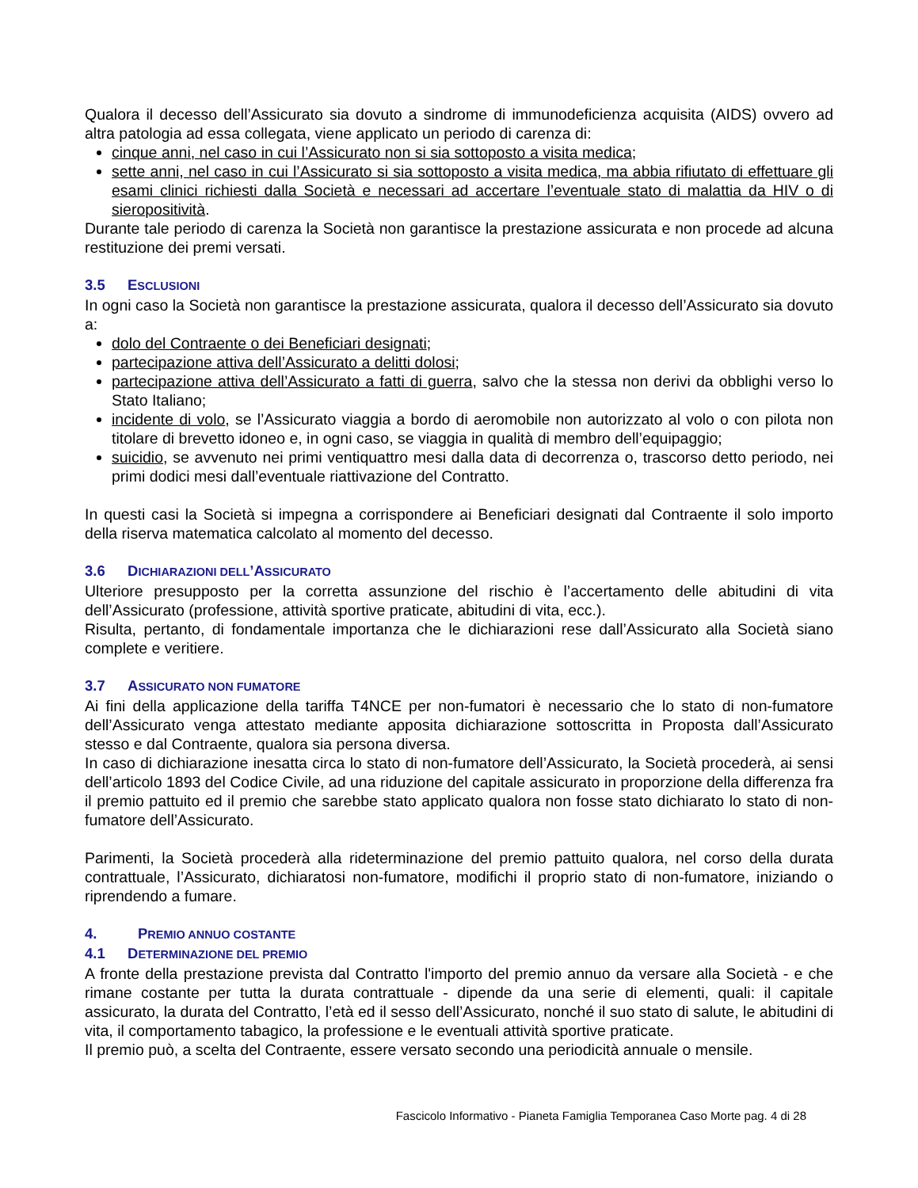Qualora il decesso dell’Assicurato sia dovuto a sindrome di immunodeficienza acquisita (AIDS) ovvero ad altra patologia ad essa collegata, viene applicato un periodo di carenza di:
cinque anni, nel caso in cui l’Assicurato non si sia sottoposto a visita medica;
sette anni, nel caso in cui l’Assicurato si sia sottoposto a visita medica, ma abbia rifiutato di effettuare gli esami clinici richiesti dalla Società e necessari ad accertare l’eventuale stato di malattia da HIV o di sieropositività.
Durante tale periodo di carenza la Società non garantisce la prestazione assicurata e non procede ad alcuna restituzione dei premi versati.
3.5 ESCLUSIONI
In ogni caso la Società non garantisce la prestazione assicurata, qualora il decesso dell’Assicurato sia dovuto a:
dolo del Contraente o dei Beneficiari designati;
partecipazione attiva dell’Assicurato a delitti dolosi;
partecipazione attiva dell’Assicurato a fatti di guerra, salvo che la stessa non derivi da obblighi verso lo Stato Italiano;
incidente di volo, se l’Assicurato viaggia a bordo di aeromobile non autorizzato al volo o con pilota non titolare di brevetto idoneo e, in ogni caso, se viaggia in qualità di membro dell’equipaggio;
suicidio, se avvenuto nei primi ventiquattro mesi dalla data di decorrenza o, trascorso detto periodo, nei primi dodici mesi dall’eventuale riattivazione del Contratto.
In questi casi la Società si impegna a corrispondere ai Beneficiari designati dal Contraente il solo importo della riserva matematica calcolato al momento del decesso.
3.6 DICHIARAZIONI DELL’ASSICURATO
Ulteriore presupposto per la corretta assunzione del rischio è l’accertamento delle abitudini di vita dell’Assicurato (professione, attività sportive praticate, abitudini di vita, ecc.).
Risulta, pertanto, di fondamentale importanza che le dichiarazioni rese dall’Assicurato alla Società siano complete e veritiere.
3.7 ASSICURATO NON FUMATORE
Ai fini della applicazione della tariffa T4NCE per non-fumatori è necessario che lo stato di non-fumatore dell’Assicurato venga attestato mediante apposita dichiarazione sottoscritta in Proposta dall’Assicurato stesso e dal Contraente, qualora sia persona diversa.
In caso di dichiarazione inesatta circa lo stato di non-fumatore dell’Assicurato, la Società procederà, ai sensi dell’articolo 1893 del Codice Civile, ad una riduzione del capitale assicurato in proporzione della differenza fra il premio pattuito ed il premio che sarebbe stato applicato qualora non fosse stato dichiarato lo stato di non-fumatore dell’Assicurato.
Parimenti, la Società procederà alla rideterminazione del premio pattuito qualora, nel corso della durata contrattuale, l’Assicurato, dichiaratosi non-fumatore, modifichi il proprio stato di non-fumatore, iniziando o riprendendo a fumare.
4. PREMIO ANNUO COSTANTE
4.1 DETERMINAZIONE DEL PREMIO
A fronte della prestazione prevista dal Contratto l'importo del premio annuo da versare alla Società - e che rimane costante per tutta la durata contrattuale - dipende da una serie di elementi, quali: il capitale assicurato, la durata del Contratto, l’età ed il sesso dell’Assicurato, nonché il suo stato di salute, le abitudini di vita, il comportamento tabagico, la professione e le eventuali attività sportive praticate.
Il premio può, a scelta del Contraente, essere versato secondo una periodicità annuale o mensile.
Fascicolo Informativo - Pianeta Famiglia Temporanea Caso Morte pag. 4 di 28